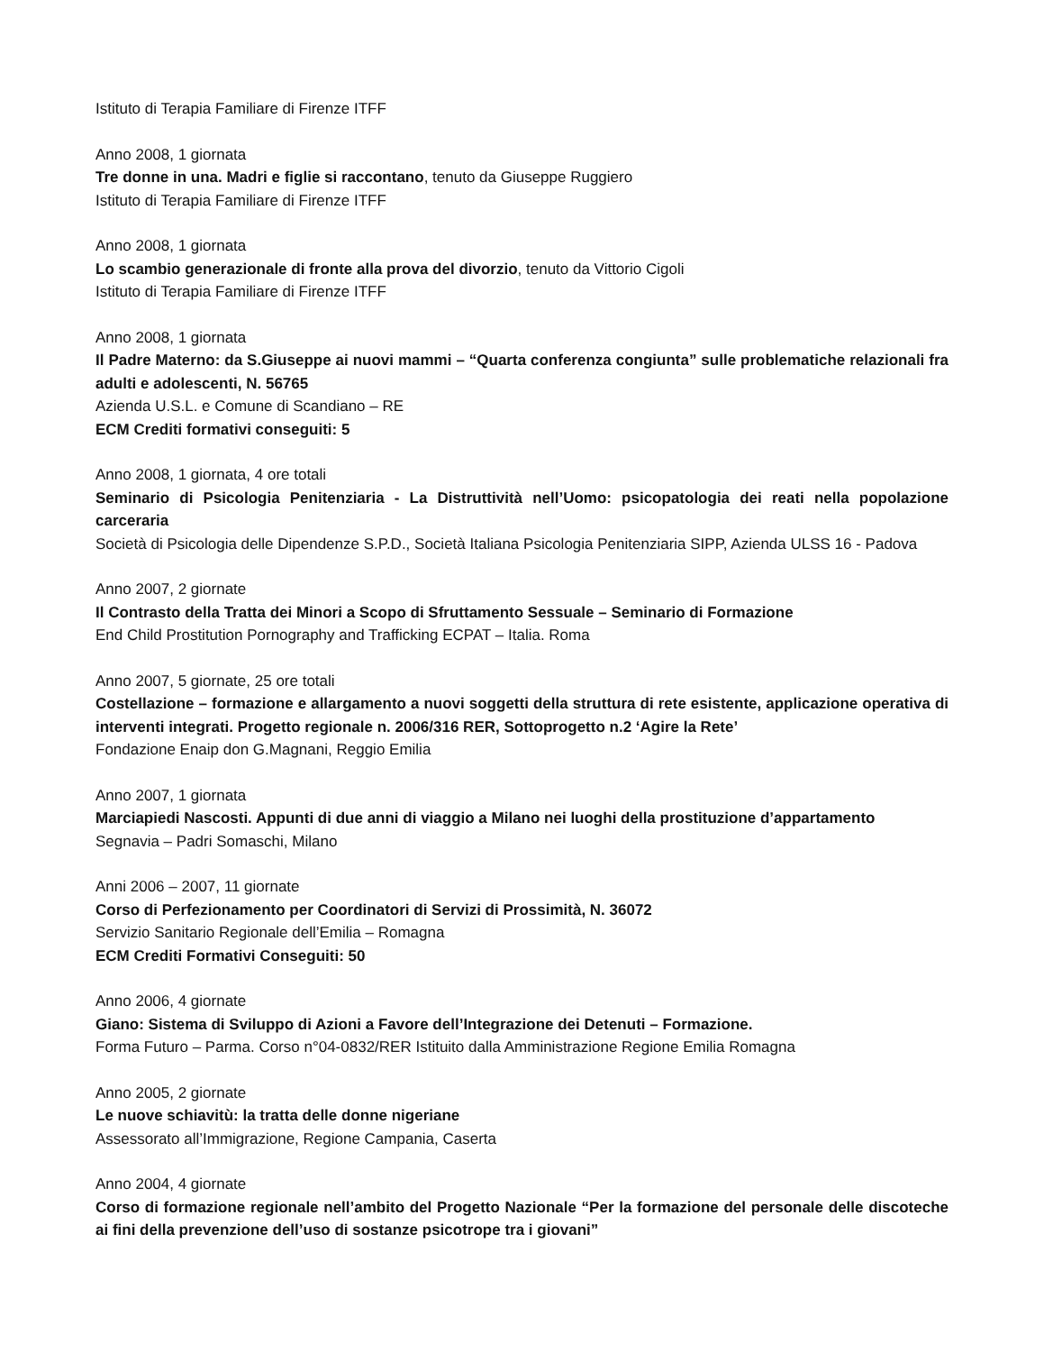Istituto di Terapia Familiare di Firenze ITFF
Anno 2008, 1 giornata
Tre donne in una. Madri e figlie si raccontano, tenuto da Giuseppe Ruggiero
Istituto di Terapia Familiare di Firenze ITFF
Anno 2008, 1 giornata
Lo scambio generazionale di fronte alla prova del divorzio, tenuto da Vittorio Cigoli
Istituto di Terapia Familiare di Firenze ITFF
Anno 2008, 1 giornata
Il Padre Materno: da S.Giuseppe ai nuovi mammi – “Quarta conferenza congiunta” sulle problematiche relazionali fra adulti e adolescenti, N. 56765
Azienda U.S.L. e Comune di Scandiano – RE
ECM Crediti formativi conseguiti: 5
Anno 2008, 1 giornata, 4 ore totali
Seminario di Psicologia Penitenziaria - La Distruttività nell’Uomo: psicopatologia dei reati nella popolazione carceraria
Società di Psicologia delle Dipendenze S.P.D., Società Italiana Psicologia Penitenziaria SIPP, Azienda ULSS 16 - Padova
Anno 2007, 2 giornate
Il Contrasto della Tratta dei Minori a Scopo di Sfruttamento Sessuale – Seminario di Formazione
End Child Prostitution Pornography and Trafficking ECPAT – Italia. Roma
Anno 2007, 5 giornate, 25 ore totali
Costellazione – formazione e allargamento a nuovi soggetti della struttura di rete esistente, applicazione operativa di interventi integrati. Progetto regionale n. 2006/316 RER, Sottoprogetto n.2 ‘Agire la Rete’
Fondazione Enaip don G.Magnani, Reggio Emilia
Anno 2007, 1 giornata
Marciapiedi Nascosti. Appunti di due anni di viaggio a Milano nei luoghi della prostituzione d’appartamento
Segnavia – Padri Somaschi, Milano
Anni 2006 – 2007, 11 giornate
Corso di Perfezionamento per Coordinatori di Servizi di Prossimità, N. 36072
Servizio Sanitario Regionale dell’Emilia – Romagna
ECM Crediti Formativi Conseguiti: 50
Anno 2006, 4 giornate
Giano: Sistema di Sviluppo di Azioni a Favore dell’Integrazione dei Detenuti – Formazione.
Forma Futuro – Parma. Corso n°04-0832/RER Istituito dalla Amministrazione Regione Emilia Romagna
Anno 2005, 2 giornate
Le nuove schiavitù: la tratta delle donne nigeriane
Assessorato all’Immigrazione, Regione Campania, Caserta
Anno 2004, 4 giornate
Corso di formazione regionale nell’ambito del Progetto Nazionale “Per la formazione del personale delle discoteche ai fini della prevenzione dell’uso di sostanze psicotrope tra i giovani”